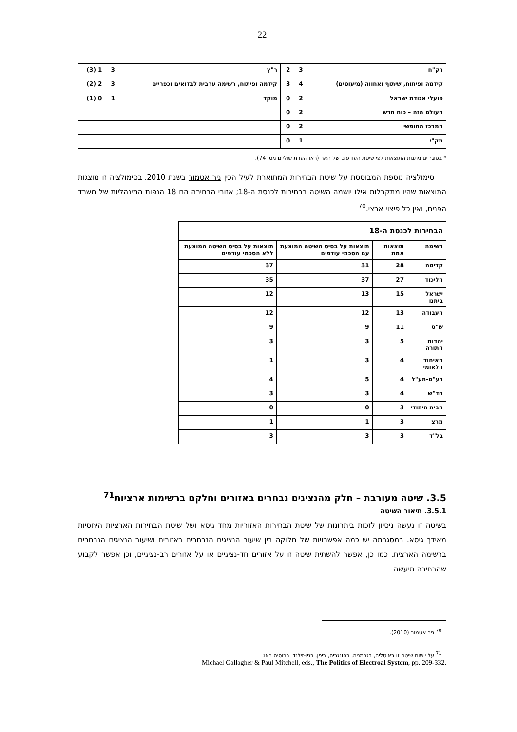22
| רק"ח | 3 | 2 | ר"ץ | 3 | 1 (3) |
| קידמה ופיתוח, שיתוף ואחווה (מיעוטים) | 4 | 3 | קידמה ופיתוח, רשימה ערבית לבדואים וכפריים | 3 | 2 (2) |
| פועלי אגודת ישראל | 2 | 0 | מוקד | 1 | 0 (1) |
| העולם הזה – כוח חדש | 2 | 0 | | | |
| המרכז החופשי | 2 | 0 | | | |
| מק"י | 1 | 0 | | | |
* בסוגריים ניתנות התוצאות לפי שיטת העודפים של האר (ראו הערת שוליים מס' 74).
סימולציה נוספת המבוססת על שיטת הבחירות המתוארת לעיל הכין ניר אטמור בשנת 2010. בסימולציה זו מוצגות התוצאות שהיו מתקבלות אילו יושמה השיטה בבחירות לכנסת ה-18; אזורי הבחירה הם 18 הנפות המינהליות של משרד הפנים, ואין כל פיצוי ארצי.<sup>70</sup>
| הבחירות לכנסת ה-18 | | | |
| רשימה | תוצאות אמת | תוצאות על בסיס השיטה המוצעת עם הסכמי עודפים | תוצאות על בסיס השיטה המוצעת ללא הסכמי עודפים |
| קדימה | 28 | 31 | 37 |
| הליכוד | 27 | 37 | 35 |
| ישראל ביתנו | 15 | 13 | 12 |
| העבודה | 13 | 12 | 12 |
| ש"ס | 11 | 9 | 9 |
| יהדות התורה | 5 | 3 | 3 |
| האיחוד הלאומי | 4 | 3 | 1 |
| רע"ם-תע"ל | 4 | 5 | 4 |
| חד"ש | 4 | 3 | 3 |
| הבית היהודי | 3 | 0 | 0 |
| מרצ | 3 | 1 | 1 |
| בל"ד | 3 | 3 | 3 |
3.5. שיטה מעורבת – חלק מהנציגים נבחרים באזורים וחלקם ברשימות ארציות<sup>71</sup>
3.5.1. תיאור השיטה
בשיטה זו נעשה ניסיון לזכות ביתרונות של שיטת הבחירות האזוריות מחד גיסא ושל שיטת הבחירות הארציות היחסיות מאידך גיסא. במסגרתה יש כמה אפשרויות של חלוקה בין שיעור הנציגים הנבחרים באזורים ושיעור הנציגים הנבחרים ברשימה הארצית. כמו כן, אפשר להשתית שיטה זו על אזורים חד-נציגיים או על אזורים רב-נציגיים, וכן אפשר לקבוע שהבחירה תיעשה
<sup>70</sup> ניר אטמור (2010).
<sup>71</sup> על יישום שיטה זו באיטליה, בגרמניה, בהונגריה, ביפן, בניו-זילנד וברוסיה ראו:
Michael Gallagher & Paul Mitchell, eds., The Politics of Electroal System, pp. 209-332.